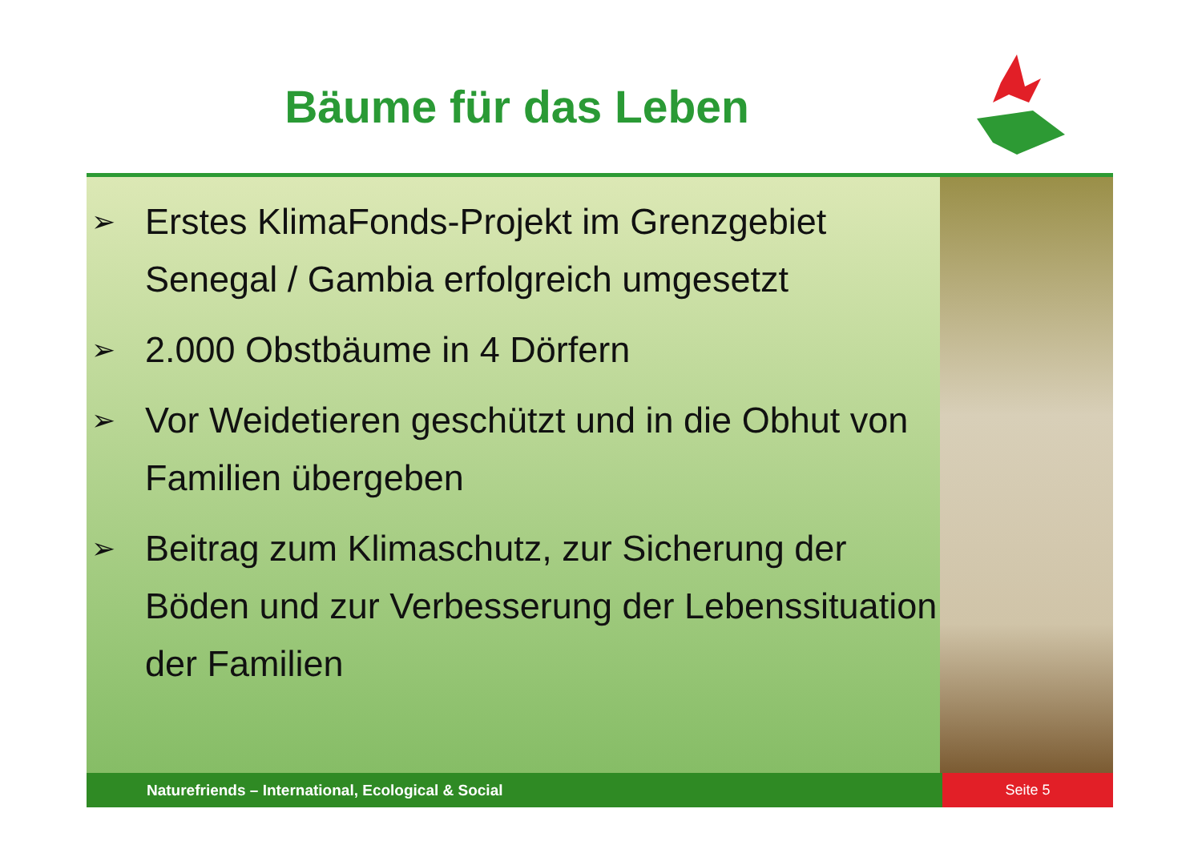Bäume für das Leben
➢ Erstes KlimaFonds-Projekt im Grenzgebiet Senegal / Gambia erfolgreich umgesetzt
➢ 2.000 Obstbäume in 4 Dörfern
➢ Vor Weidetieren geschützt und in die Obhut von Familien übergeben
➢ Beitrag zum Klimaschutz, zur Sicherung der Böden und zur Verbesserung der Lebenssituation der Familien
Naturefriends – International, Ecological & Social Seite 5